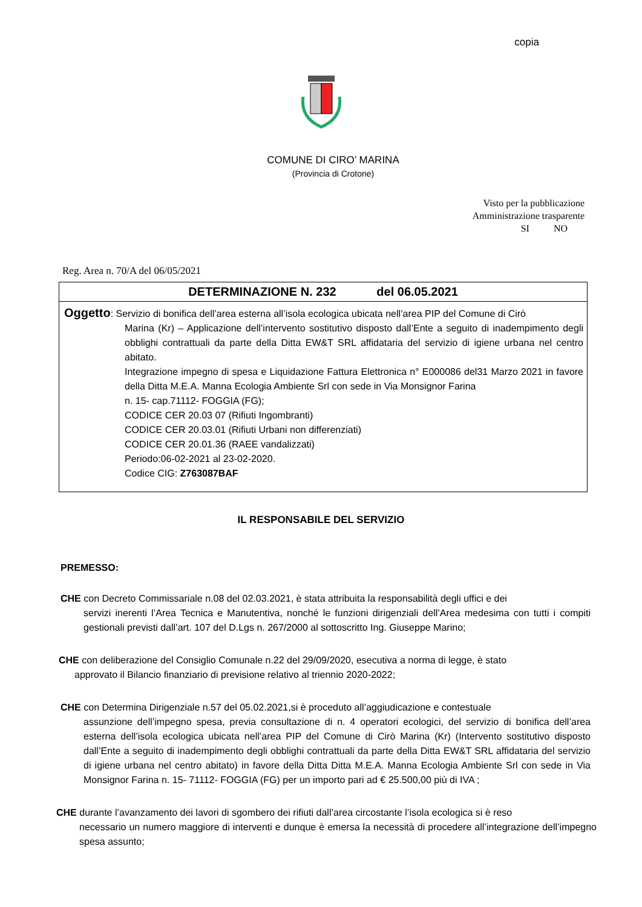copia
COMUNE DI CIRO’ MARINA
(Provincia di Crotone)
Visto per la pubblicazione
Amministrazione trasparente
SI NO
Reg. Area n. 70/A del 06/05/2021
DETERMINAZIONE N. 232 del 06.05.2021
Oggetto: Servizio di bonifica dell’area esterna all’isola ecologica ubicata nell’area PIP del Comune di Cirò
Marina (Kr) – Applicazione dell’intervento sostitutivo disposto dall’Ente a seguito di inadempimento degli obblighi contrattuali da parte della Ditta EW&T SRL affidataria del servizio di igiene urbana nel centro abitato.
Integrazione impegno di spesa e Liquidazione Fattura Elettronica n° E000086 del31 Marzo 2021 in favore della Ditta M.E.A. Manna Ecologia Ambiente Srl con sede in Via Monsignor Farina
n. 15- cap.71112- FOGGIA (FG);
CODICE CER 20.03 07 (Rifiuti Ingombranti)
CODICE CER 20.03.01 (Rifiuti Urbani non differenziati)
CODICE CER 20.01.36 (RAEE vandalizzati)
Periodo:06-02-2021 al 23-02-2020.
Codice CIG: Z763087BAF
IL RESPONSABILE DEL SERVIZIO
PREMESSO:
CHE con Decreto Commissariale n.08 del 02.03.2021, è stata attribuita la responsabilità degli uffici e dei
servizi inerenti l’Area Tecnica e Manutentiva, nonché le funzioni dirigenziali dell’Area medesima con tutti i compiti gestionali previsti dall’art. 107 del D.Lgs n. 267/2000 al sottoscritto Ing. Giuseppe Marino;
CHE con deliberazione del Consiglio Comunale n.22 del 29/09/2020, esecutiva a norma di legge, è stato
approvato il Bilancio finanziario di previsione relativo al triennio 2020-2022;
CHE con Determina Dirigenziale n.57 del 05.02.2021,si è proceduto all’aggiudicazione e contestuale
assunzione dell’impegno spesa, previa consultazione di n. 4 operatori ecologici, del servizio di bonifica dell’area esterna dell’isola ecologica ubicata nell’area PIP del Comune di Cirò Marina (Kr) (Intervento sostitutivo disposto dall’Ente a seguito di inadempimento degli obblighi contrattuali da parte della Ditta EW&T SRL affidataria del servizio di igiene urbana nel centro abitato) in favore della Ditta Ditta M.E.A. Manna Ecologia Ambiente Srl con sede in Via Monsignor Farina n. 15- 71112- FOGGIA (FG) per un importo pari ad € 25.500,00 più di IVA ;
CHE durante l’avanzamento dei lavori di sgombero dei rifiuti dall’area circostante l’isola ecologica si è reso
necessario un numero maggiore di interventi e dunque è emersa la necessità di procedere all’integrazione dell’impegno spesa assunto;